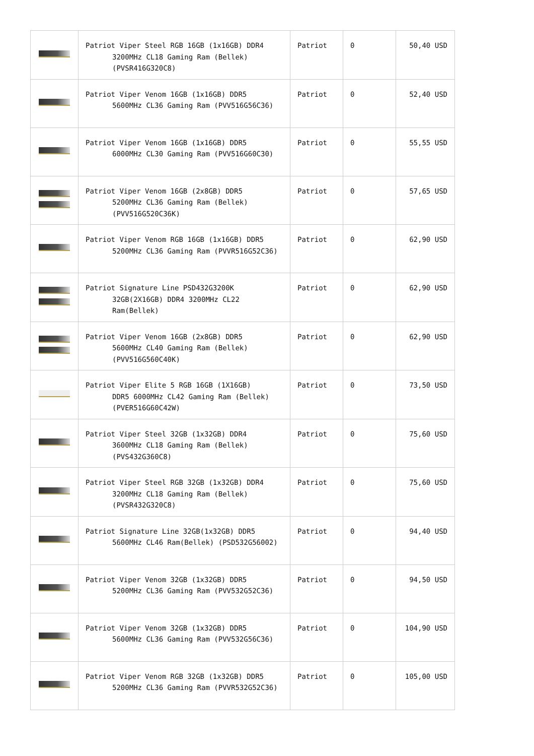| | Patriot Viper Steel RGB 16GB (1x16GB) DDR4 3200MHz CL18 Gaming Ram (Bellek) (PVSR416G320C8) | Patriot | 0 | 50,40 USD |
| | Patriot Viper Venom 16GB (1x16GB) DDR5 5600MHz CL36 Gaming Ram (PVV516G56C36) | Patriot | 0 | 52,40 USD |
| | Patriot Viper Venom 16GB (1x16GB) DDR5 6000MHz CL30 Gaming Ram (PVV516G60C30) | Patriot | 0 | 55,55 USD |
| | Patriot Viper Venom 16GB (2x8GB) DDR5 5200MHz CL36 Gaming Ram (Bellek) (PVV516G520C36K) | Patriot | 0 | 57,65 USD |
| | Patriot Viper Venom RGB 16GB (1x16GB) DDR5 5200MHz CL36 Gaming Ram (PVVR516G52C36) | Patriot | 0 | 62,90 USD |
| | Patriot Signature Line PSD432G3200K 32GB(2X16GB) DDR4 3200MHz CL22 Ram(Bellek) | Patriot | 0 | 62,90 USD |
| | Patriot Viper Venom 16GB (2x8GB) DDR5 5600MHz CL40 Gaming Ram (Bellek) (PVV516G560C40K) | Patriot | 0 | 62,90 USD |
| | Patriot Viper Elite 5 RGB 16GB (1X16GB) DDR5 6000MHz CL42 Gaming Ram (Bellek) (PVER516G60C42W) | Patriot | 0 | 73,50 USD |
| | Patriot Viper Steel 32GB (1x32GB) DDR4 3600MHz CL18 Gaming Ram (Bellek) (PVS432G360C8) | Patriot | 0 | 75,60 USD |
| | Patriot Viper Steel RGB 32GB (1x32GB) DDR4 3200MHz CL18 Gaming Ram (Bellek) (PVSR432G320C8) | Patriot | 0 | 75,60 USD |
| | Patriot Signature Line 32GB(1x32GB) DDR5 5600MHz CL46 Ram(Bellek) (PSD532G56002) | Patriot | 0 | 94,40 USD |
| | Patriot Viper Venom 32GB (1x32GB) DDR5 5200MHz CL36 Gaming Ram (PVV532G52C36) | Patriot | 0 | 94,50 USD |
| | Patriot Viper Venom 32GB (1x32GB) DDR5 5600MHz CL36 Gaming Ram (PVV532G56C36) | Patriot | 0 | 104,90 USD |
| | Patriot Viper Venom RGB 32GB (1x32GB) DDR5 5200MHz CL36 Gaming Ram (PVVR532G52C36) | Patriot | 0 | 105,00 USD |